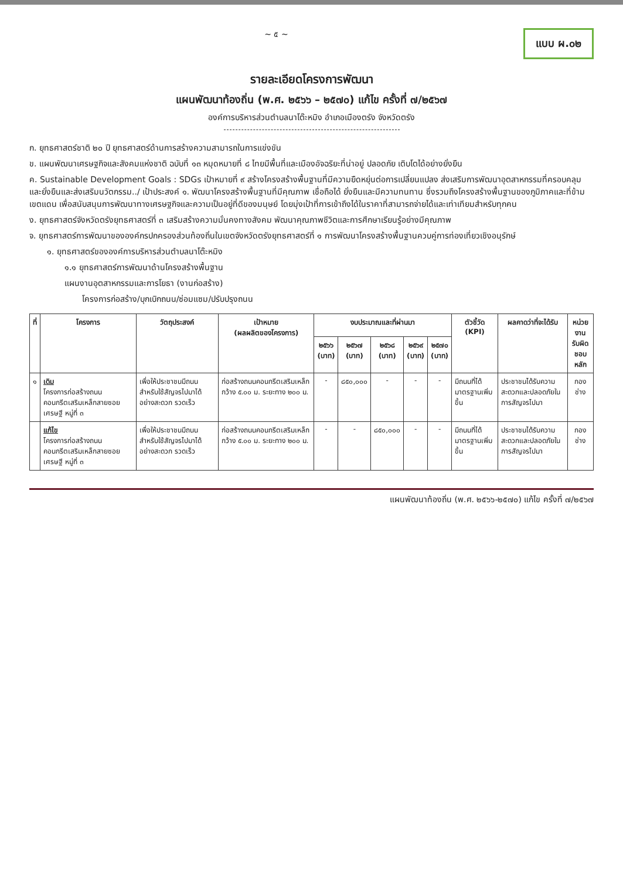~ ๕ ~
แบบ ผ.๐๒
รายละเอียดโครงการพัฒนา
แผนพัฒนาท้องถิ่น (พ.ศ. ๒๕๖๖ – ๒๕๗๐) แก้ไข ครั้งที่ ๗/๒๕๖๗
องค์การบริหารส่วนตำบลนาโต๊ะหมิง อำเภอเมืองตรัง จังหวัดตรัง
ก. ยุทธศาสตร์ชาติ ๒๐ ปี ยุทธศาสตร์ด้านการสร้างความสามารถในการแข่งขัน
ข. แผนพัฒนาเศรษฐกิจและสังคมแห่งชาติ ฉบับที่ ๑๓ หมุดหมายที่ ๘ ไทยมีพื้นที่และเมืองอัจฉริยะที่น่าอยู่ ปลอดภัย เติบโตได้อย่างยั่งยืน
ค. Sustainable Development Goals : SDGs เป้าหมายที่ ๙ สร้างโครงสร้างพื้นฐานที่มีความยืดหยุ่นต่อการเปลี่ยนแปลง ส่งเสริมการพัฒนาอุตสาหกรรมที่ครอบคลุมและยั่งยืนและส่งเสริมนวัตกรรม../ เป้าประสงค์ ๑. พัฒนาโครงสร้างพื้นฐานที่มีคุณภาพ เชื่อถือได้ ยั่งยืนและมีความทนทาน ซึ่งรวมถึงโครงสร้างพื้นฐานของภูมิภาคและที่ข้ามเขตแดน เพื่อสนับสนุนการพัฒนาทางเศรษฐกิจและความเป็นอยู่ที่ดีของมนุษย์ โดยมุ่งเป้าที่การเข้าถึงได้ในราคาที่สามารถจ่ายได้และเท่าเทียมสำหรับทุกคน
ง. ยุทธศาสตร์จังหวัดตรังยุทธศาสตร์ที่ ๓ เสริมสร้างความมั่นคงทางสังคม พัฒนาคุณภาพชีวิตและการศึกษาเรียนรู้อย่างมีคุณภาพ
จ. ยุทธศาสตร์การพัฒนาขององค์กรปกครองส่วนท้องถิ่นในเขตจังหวัดตรังยุทธศาสตร์ที่ ๑ การพัฒนาโครงสร้างพื้นฐานควบคู่การท่องเที่ยวเชิงอนุรักษ์
๑. ยุทธศาสตร์ขององค์การบริหารส่วนตำบลนาโต๊ะหมิง
๑.๑ ยุทธศาสตร์การพัฒนาด้านโครงสร้างพื้นฐาน
แผนงานอุตสาหกรรมและการโยธา (งานก่อสร้าง)
โครงการก่อสร้าง/บุกเบิกถนน/ซ่อมแซม/ปรับปรุงถนน
| ที่ | โครงการ | วัตถุประสงค์ | เป้าหมาย (ผลผลิตของโครงการ) | งบประมาณและที่ผ่านมา | | | | | ตัวชี้วัด (KPI) | ผลคาดว่าที่จะได้รับ | หน่วยงาน รับผิดชอบ หลัก |
| --- | --- | --- | --- | --- | --- | --- | --- | --- | --- | --- | --- |
| | | | | ๒๕๖๖ (บาท) | ๒๕๖๗ (บาท) | ๒๕๖๘ (บาท) | ๒๕๖๙ (บาท) | ๒๕๗๐ (บาท) | | | |
| ๑ | เดิม โครงการก่อสร้างถนน คอนกรีตเสริมเหล็กสายซอยเศรษฐี หมู่ที่ ๓ | เพื่อให้ประชาชนมีถนนสำหรับใช้สัญจรไปมาได้อย่างสะดวก รวดเร็ว | ก่อสร้างถนนคอนกรีตเสริมเหล็ก กว้าง ๕.๐๐ ม. ระยะทาง ๒๐๐ ม. | - | ๘๕๐,๐๐๐ | - | - | - | มีถนนที่ได้มาตรฐานเพิ่มขึ้น | ประชาชนได้รับความสะดวกและปลอดภัยในการสัญจรไปมา | กองช่าง |
| | แก้ไข โครงการก่อสร้างถนน คอนกรีตเสริมเหล็กสายซอยเศรษฐี หมู่ที่ ๓ | เพื่อให้ประชาชนมีถนนสำหรับใช้สัญจรไปมาได้อย่างสะดวก รวดเร็ว | ก่อสร้างถนนคอนกรีตเสริมเหล็ก กว้าง ๕.๐๐ ม. ระยะทาง ๒๐๐ ม. | - | - | ๘๕๐,๐๐๐ | - | - | มีถนนที่ได้มาตรฐานเพิ่มขึ้น | ประชาชนได้รับความสะดวกและปลอดภัยในการสัญจรไปมา | กองช่าง |
แผนพัฒนาท้องถิ่น (พ.ศ. ๒๕๖๖-๒๕๗๐) แก้ไข ครั้งที่ ๗/๒๕๖๗